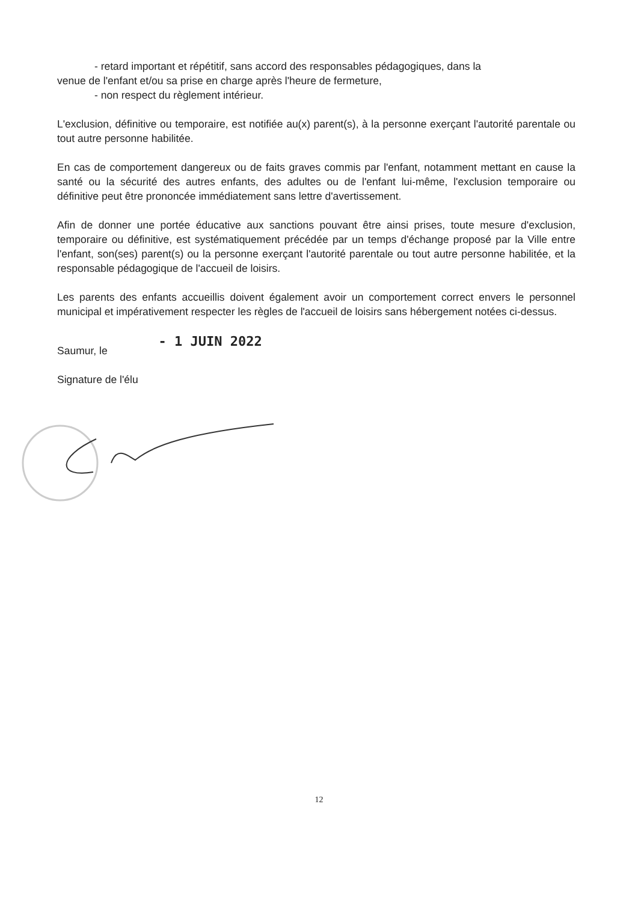- retard important et répétitif, sans accord des responsables pédagogiques, dans la
venue de l'enfant et/ou sa prise en charge après l'heure de fermeture,
- non respect du règlement intérieur.
L'exclusion, définitive ou temporaire, est notifiée au(x) parent(s), à la personne exerçant l'autorité parentale ou tout autre personne habilitée.
En cas de comportement dangereux ou de faits graves commis par l'enfant, notamment mettant en cause la santé ou la sécurité des autres enfants, des adultes ou de l'enfant lui-même, l'exclusion temporaire ou définitive peut être prononcée immédiatement sans lettre d'avertissement.
Afin de donner une portée éducative aux sanctions pouvant être ainsi prises, toute mesure d'exclusion, temporaire ou définitive, est systématiquement précédée par un temps d'échange proposé par la Ville entre l'enfant, son(ses) parent(s) ou la personne exerçant l'autorité parentale ou tout autre personne habilitée, et la responsable pédagogique de l'accueil de loisirs.
Les parents des enfants accueillis doivent également avoir un comportement correct envers le personnel municipal et impérativement respecter les règles de l'accueil de loisirs sans hébergement notées ci-dessus.
Saumur, le - 1 JUIN 2022
Signature de l'élu
12